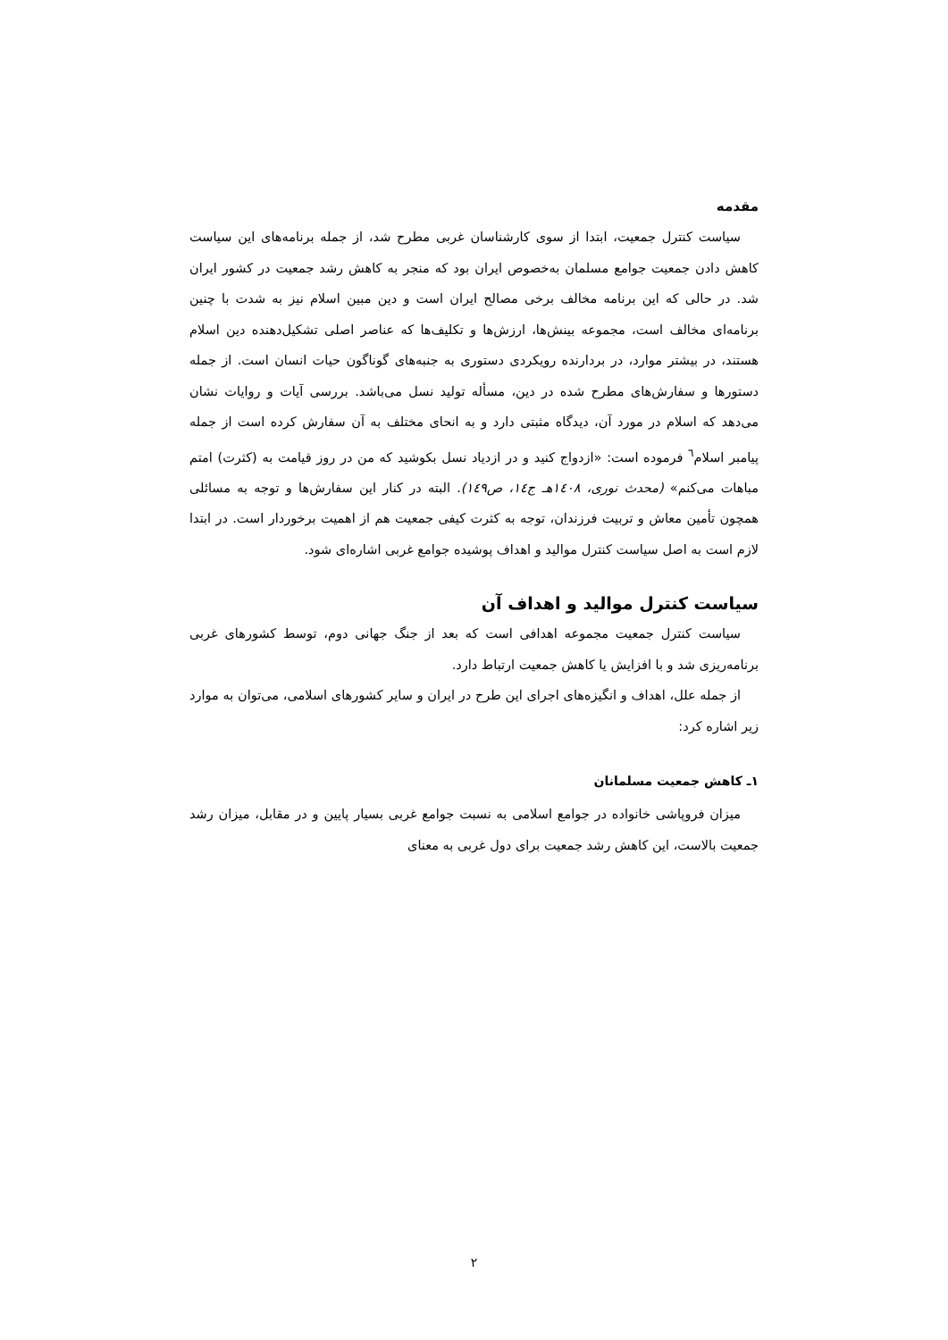مقدمه
سیاست کنترل جمعیت، ابتدا از سوی کارشناسان غربی مطرح شد، از جمله برنامه‌های این سیاست کاهش دادن جمعیت جوامع مسلمان به‌خصوص ایران بود که منجر به کاهش رشد جمعیت در کشور ایران شد. در حالی که این برنامه مخالف برخی مصالح ایران است و دین مبین اسلام نیز به شدت با چنین برنامه‌ای مخالف است، مجموعه بینش‌ها، ارزش‌ها و تکلیف‌ها که عناصر اصلی تشکیل‌دهنده دین اسلام هستند، در بیشتر موارد، در بردارنده رویکردی دستوری به جنبه‌های گوناگون حیات انسان است. از جمله دستورها و سفارش‌های مطرح شده در دین، مسأله تولید نسل می‌باشد. بررسی آیات و روایات نشان می‌دهد که اسلام در مورد آن، دیدگاه مثبتی دارد و به انحای مختلف به آن سفارش کرده است از جمله پیامبر اسلام<sup>٦</sup> فرموده است: «ازدواج کنید و در ازدیاد نسل بکوشید که من در روز قیامت به (کثرت) امتم مباهات می‌کنم» (محدث نوری، ۱٤۰۸هـ ج۱٤، ص۱٤۹). البته در کنار این سفارش‌ها و توجه به مسائلی همچون تأمین معاش و تربیت فرزندان، توجه به کثرت کیفی جمعیت هم از اهمیت برخوردار است. در ابتدا لازم است به اصل سیاست کنترل موالید و اهداف پوشیده جوامع غربی اشاره‌ای شود.
سیاست کنترل موالید و اهداف آن
سیاست کنترل جمعیت مجموعه اهدافی است که بعد از جنگ جهانی دوم، توسط کشورهای غربی برنامه‌ریزی شد و با افزایش یا کاهش جمعیت ارتباط دارد.
از جمله علل، اهداف و انگیزه‌های اجرای این طرح در ایران و سایر کشورهای اسلامی، می‌توان به موارد زیر اشاره کرد:
۱ـ کاهش جمعیت مسلمانان
میزان فروپاشی خانواده در جوامع اسلامی به نسبت جوامع غربی بسیار پایین و در مقابل، میزان رشد جمعیت بالاست، این کاهش رشد جمعیت برای دول غربی به معنای
۲